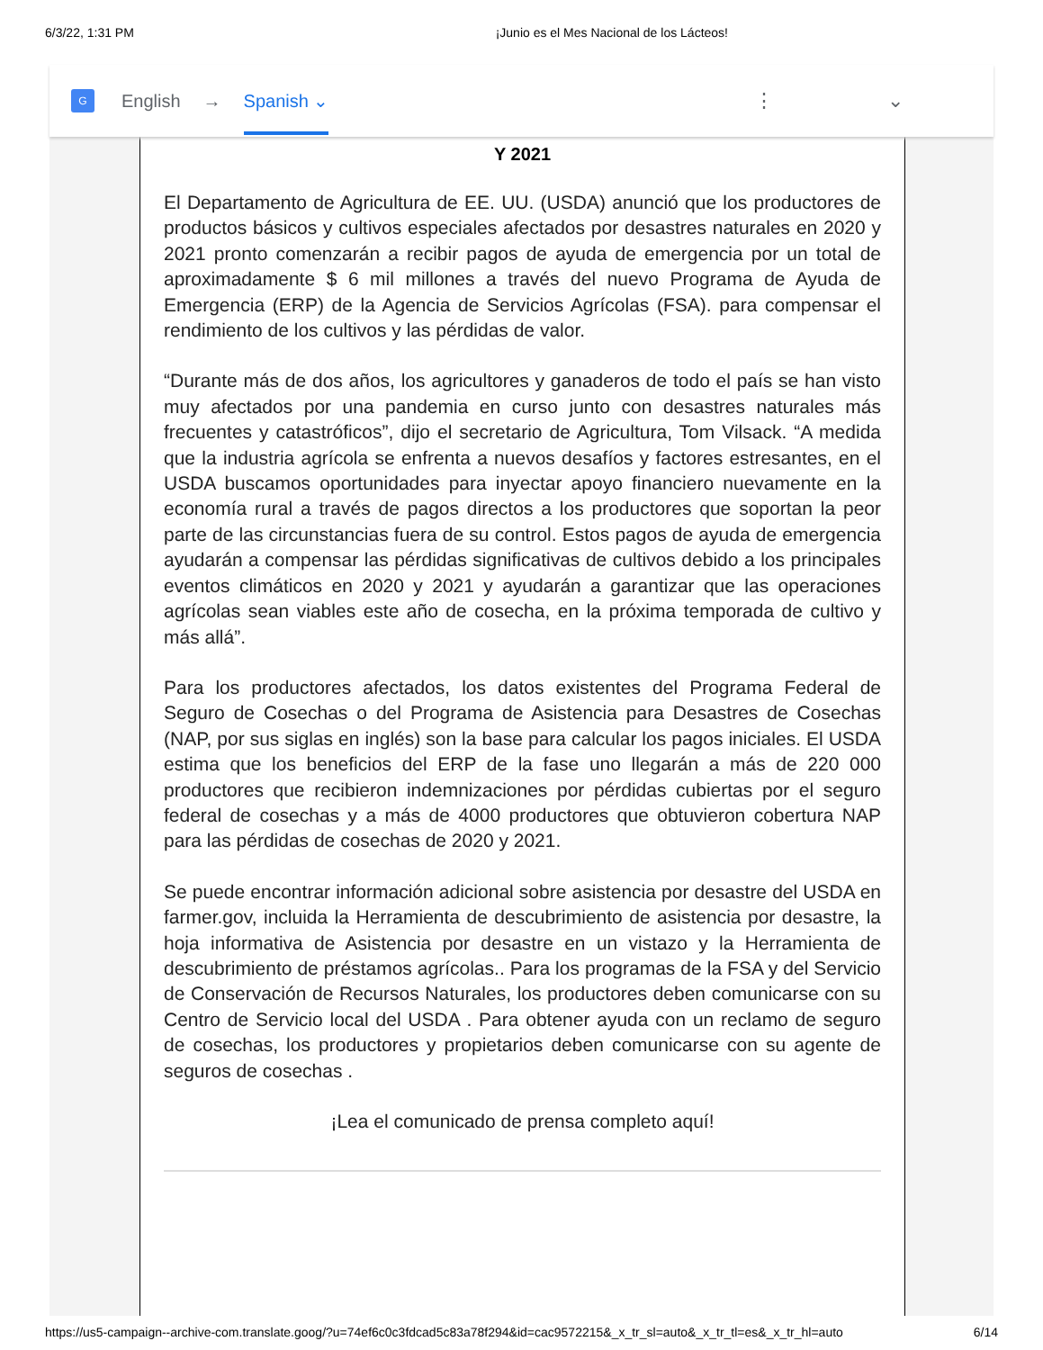6/3/22, 1:31 PM ¡Junio es el Mes Nacional de los Lácteos!
G
English → Spanish ⌄ ⋮ ⌄
Y 2021
El Departamento de Agricultura de EE. UU. (USDA) anunció que los productores de productos básicos y cultivos especiales afectados por desastres naturales en 2020 y 2021 pronto comenzarán a recibir pagos de ayuda de emergencia por un total de aproximadamente $ 6 mil millones a través del nuevo Programa de Ayuda de Emergencia (ERP) de la Agencia de Servicios Agrícolas (FSA). para compensar el rendimiento de los cultivos y las pérdidas de valor.
“Durante más de dos años, los agricultores y ganaderos de todo el país se han visto muy afectados por una pandemia en curso junto con desastres naturales más frecuentes y catastróficos”, dijo el secretario de Agricultura, Tom Vilsack. “A medida que la industria agrícola se enfrenta a nuevos desafíos y factores estresantes, en el USDA buscamos oportunidades para inyectar apoyo financiero nuevamente en la economía rural a través de pagos directos a los productores que soportan la peor parte de las circunstancias fuera de su control. Estos pagos de ayuda de emergencia ayudarán a compensar las pérdidas significativas de cultivos debido a los principales eventos climáticos en 2020 y 2021 y ayudarán a garantizar que las operaciones agrícolas sean viables este año de cosecha, en la próxima temporada de cultivo y más allá”.
Para los productores afectados, los datos existentes del Programa Federal de Seguro de Cosechas o del Programa de Asistencia para Desastres de Cosechas (NAP, por sus siglas en inglés) son la base para calcular los pagos iniciales. El USDA estima que los beneficios del ERP de la fase uno llegarán a más de 220 000 productores que recibieron indemnizaciones por pérdidas cubiertas por el seguro federal de cosechas y a más de 4000 productores que obtuvieron cobertura NAP para las pérdidas de cosechas de 2020 y 2021.
Se puede encontrar información adicional sobre asistencia por desastre del USDA en farmer.gov, incluida la Herramienta de descubrimiento de asistencia por desastre, la hoja informativa de Asistencia por desastre en un vistazo y la Herramienta de descubrimiento de préstamos agrícolas.. Para los programas de la FSA y del Servicio de Conservación de Recursos Naturales, los productores deben comunicarse con su Centro de Servicio local del USDA . Para obtener ayuda con un reclamo de seguro de cosechas, los productores y propietarios deben comunicarse con su agente de seguros de cosechas .
¡Lea el comunicado de prensa completo aquí!
https://us5-campaign--archive-com.translate.goog/?u=74ef6c0c3fdcad5c83a78f294&id=cac9572215&_x_tr_sl=auto&_x_tr_tl=es&_x_tr_hl=auto 6/14